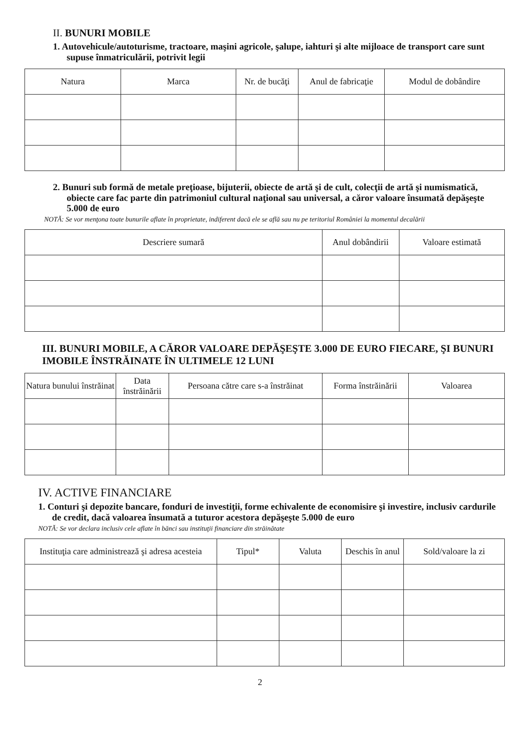II. BUNURI MOBILE
1. Autovehicule/autoturisme, tractoare, maşini agricole, şalupe, iahturi şi alte mijloace de transport care sunt supuse înmatriculării, potrivit legii
| Natura | Marca | Nr. de bucăţi | Anul de fabricaţie | Modul de dobândire |
| --- | --- | --- | --- | --- |
2. Bunuri sub formă de metale preţioase, bijuterii, obiecte de artă şi de cult, colecţii de artă şi numismatică, obiecte care fac parte din patrimoniul cultural naţional sau universal, a căror valoare însumată depăşeşte 5.000 de euro
NOTĂ: Se vor menţona toate bunurile aflate în proprietate, indiferent dacă ele se află sau nu pe teritoriul României la momentul decalării
| Descriere sumară | Anul dobândirii | Valoare estimată |
| --- | --- | --- |
III. BUNURI MOBILE, A CĂROR VALOARE DEPĂŞEŞTE 3.000 DE EURO FIECARE, ŞI BUNURI IMOBILE ÎNSTRĂINATE ÎN ULTIMELE 12 LUNI
| Natura bunului înstrăinat | Data înstrăinării | Persoana către care s-a înstrăinat | Forma înstrăinării | Valoarea |
| --- | --- | --- | --- | --- |
IV. ACTIVE FINANCIARE
1. Conturi şi depozite bancare, fonduri de investiţii, forme echivalente de economisire şi investire, inclusiv cardurile de credit, dacă valoarea însumată a tuturor acestora depăşeşte 5.000 de euro
NOTĂ: Se vor declara inclusiv cele aflate în bănci sau instituţii financiare din străinătate
| Instituţia care administrează şi adresa acesteia | Tipul* | Valuta | Deschis în anul | Sold/valoare la zi |
| --- | --- | --- | --- | --- |
2